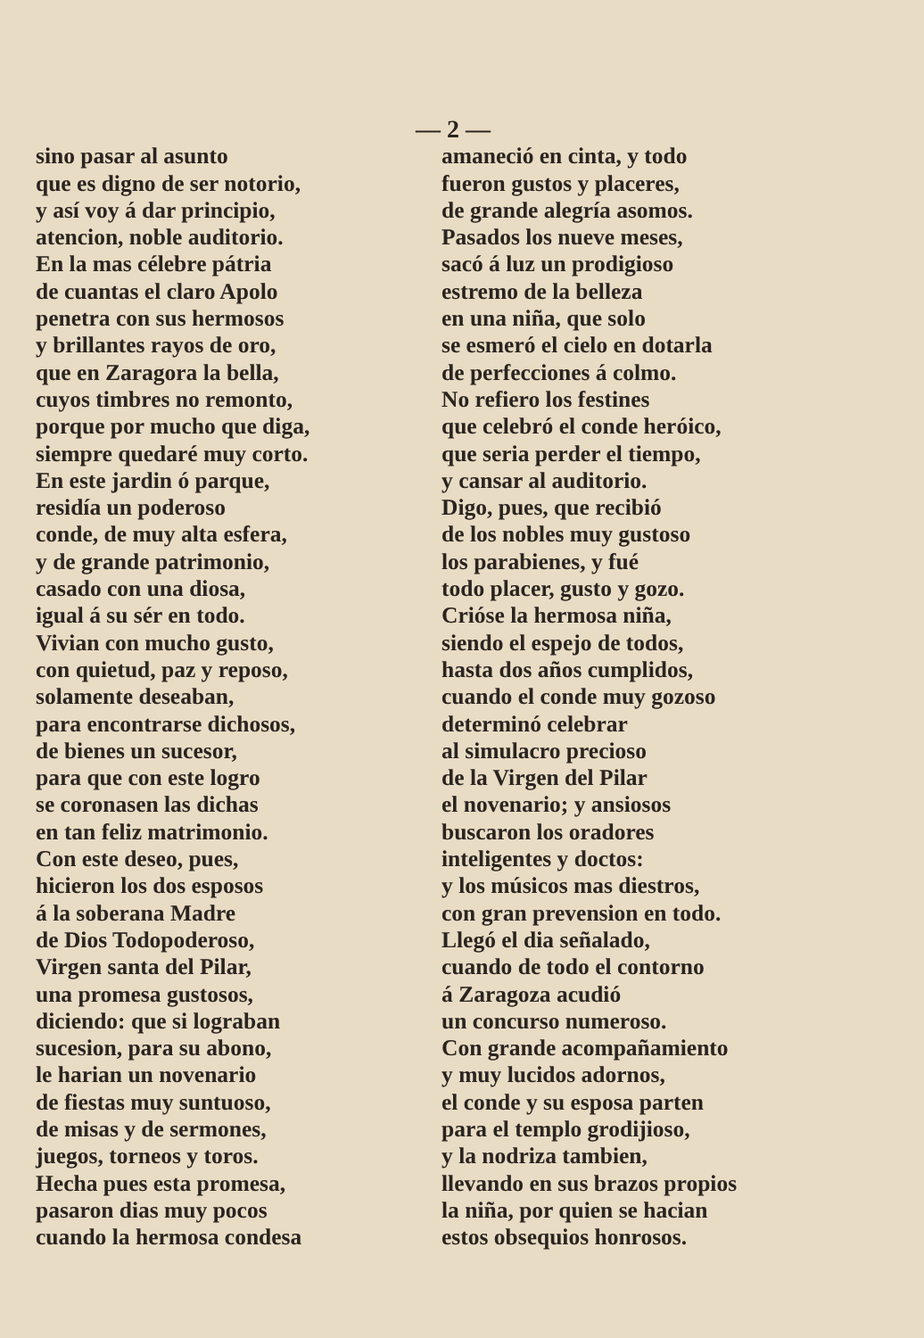— 2 —
sino pasar al asunto
que es digno de ser notorio,
y así voy á dar principio,
atencion, noble auditorio.
En la mas célebre pátria
de cuantas el claro Apolo
penetra con sus hermosos
y brillantes rayos de oro,
que en Zaragora la bella,
cuyos timbres no remonto,
porque por mucho que diga,
siempre quedaré muy corto.
En este jardin ó parque,
residía un poderoso
conde, de muy alta esfera,
y de grande patrimonio,
casado con una diosa,
igual á su sér en todo.
Vivian con mucho gusto,
con quietud, paz y reposo,
solamente deseaban,
para encontrarse dichosos,
de bienes un sucesor,
para que con este logro
se coronasen las dichas
en tan feliz matrimonio.
Con este deseo, pues,
hicieron los dos esposos
á la soberana Madre
de Dios Todopoderoso,
Virgen santa del Pilar,
una promesa gustosos,
diciendo: que si lograban
sucesion, para su abono,
le harian un novenario
de fiestas muy suntuoso,
de misas y de sermones,
juegos, torneos y toros.
Hecha pues esta promesa,
pasaron dias muy pocos
cuando la hermosa condesa
amaneció en cinta, y todo
fueron gustos y placeres,
de grande alegría asomos.
Pasados los nueve meses,
sacó á luz un prodigioso
estremo de la belleza
en una niña, que solo
se esmeró el cielo en dotarla
de perfecciones á colmo.
No refiero los festines
que celebró el conde heróico,
que seria perder el tiempo,
y cansar al auditorio.
Digo, pues, que recibió
de los nobles muy gustoso
los parabienes, y fué
todo placer, gusto y gozo.
Crióse la hermosa niña,
siendo el espejo de todos,
hasta dos años cumplidos,
cuando el conde muy gozoso
determinó celebrar
al simulacro precioso
de la Virgen del Pilar
el novenario; y ansiosos
buscaron los oradores
inteligentes y doctos:
y los músicos mas diestros,
con gran prevension en todo.
Llegó el dia señalado,
cuando de todo el contorno
á Zaragoza acudió
un concurso numeroso.
Con grande acompañamiento
y muy lucidos adornos,
el conde y su esposa parten
para el templo grodijioso,
y la nodriza tambien,
llevando en sus brazos propios
la niña, por quien se hacian
estos obsequios honrosos.